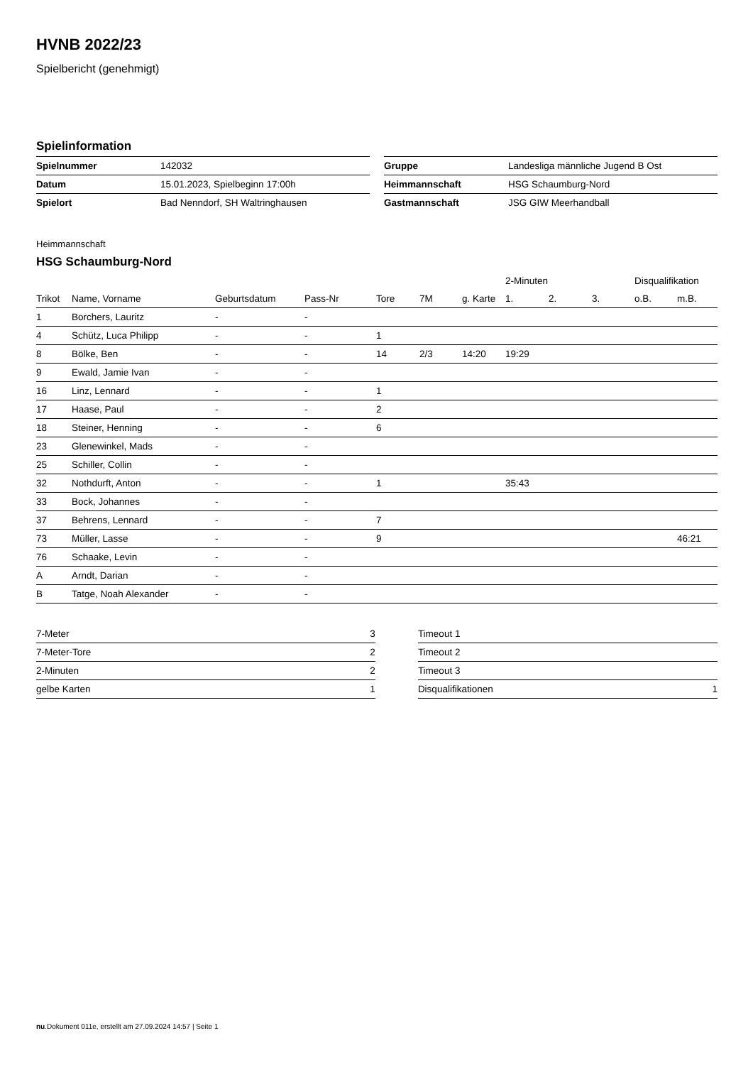HVNB 2022/23
Spielbericht (genehmigt)
Spielinformation
| Spielnummer | 142032 |
| Datum | 15.01.2023, Spielbeginn 17:00h |
| Spielort | Bad Nenndorf, SH Waltringhausen |
| Gruppe | Landesliga männliche Jugend B Ost |
| Heimmannschaft | HSG Schaumburg-Nord |
| Gastmannschaft | JSG GIW Meerhandball |
Heimmannschaft
HSG Schaumburg-Nord
| | | | | | | | 2-Minuten | | | Disqualifikation | |
| --- | --- | --- | --- | --- | --- | --- | --- | --- | --- | --- | --- |
| Trikot | Name, Vorname | Geburtsdatum | Pass-Nr | Tore | 7M | g. Karte | 1. | 2. | 3. | o.B. | m.B. |
| 1 | Borchers, Lauritz | - | - | | | | | | | | |
| 4 | Schütz, Luca Philipp | - | - | 1 | | | | | | | |
| 8 | Bölke, Ben | - | - | 14 | 2/3 | 14:20 | 19:29 | | | | |
| 9 | Ewald, Jamie Ivan | - | - | | | | | | | | |
| 16 | Linz, Lennard | - | - | 1 | | | | | | | |
| 17 | Haase, Paul | - | - | 2 | | | | | | | |
| 18 | Steiner, Henning | - | - | 6 | | | | | | | |
| 23 | Glenewinkel, Mads | - | - | | | | | | | | |
| 25 | Schiller, Collin | - | - | | | | | | | | |
| 32 | Nothdurft, Anton | - | - | 1 | | | 35:43 | | | | |
| 33 | Bock, Johannes | - | - | | | | | | | | |
| 37 | Behrens, Lennard | - | - | 7 | | | | | | | |
| 73 | Müller, Lasse | - | - | 9 | | | | | | | 46:21 |
| 76 | Schaake, Levin | - | - | | | | | | | | |
| A | Arndt, Darian | - | - | | | | | | | | |
| B | Tatge, Noah Alexander | - | - | | | | | | | | |
| 7-Meter | 3 |
| 7-Meter-Tore | 2 |
| 2-Minuten | 2 |
| gelbe Karten | 1 |
| Timeout 1 | |
| Timeout 2 | |
| Timeout 3 | |
| Disqualifikationen | 1 |
nu.Dokument 011e, erstellt am 27.09.2024 14:57 | Seite 1